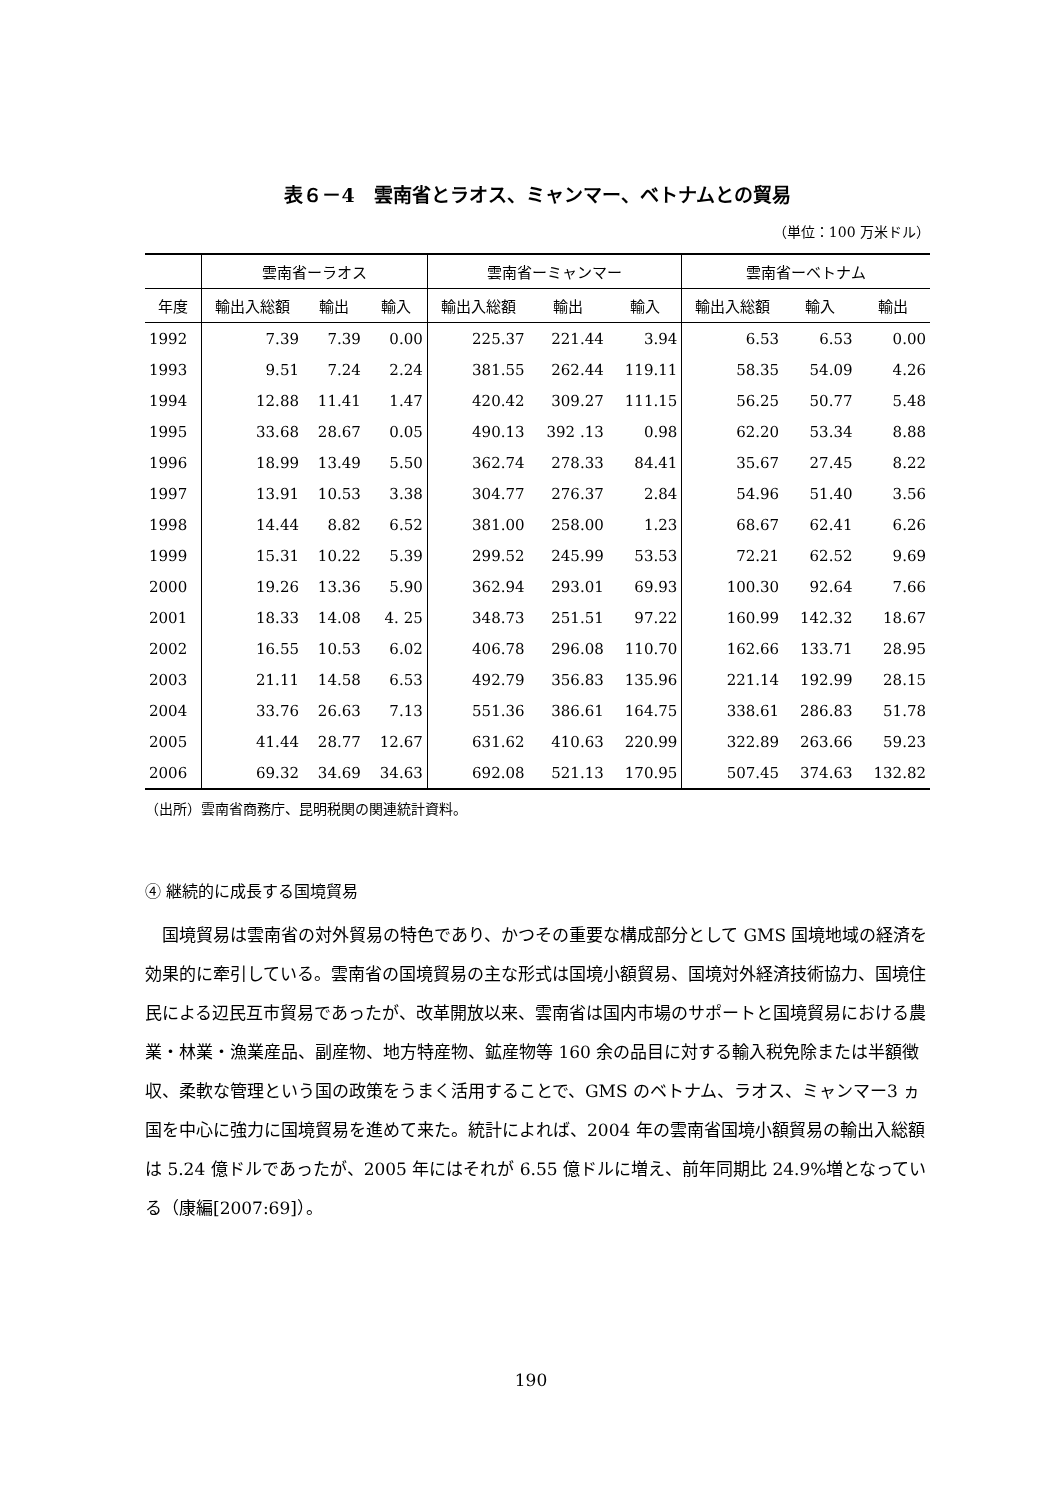表６－4　雲南省とラオス、ミャンマー、ベトナムとの貿易
（単位：100 万米ドル）
| | 雲南省ーラオス | | | 雲南省ーミャンマー | | | 雲南省ーベトナム | | |
| --- | --- | --- | --- | --- | --- | --- | --- | --- | --- |
| 年度 | 輸出入総額 | 輸出 | 輸入 | 輸出入総額 | 輸出 | 輸入 | 輸出入総額 | 輸入 | 輸出 |
| 1992 | 7.39 | 7.39 | 0.00 | 225.37 | 221.44 | 3.94 | 6.53 | 6.53 | 0.00 |
| 1993 | 9.51 | 7.24 | 2.24 | 381.55 | 262.44 | 119.11 | 58.35 | 54.09 | 4.26 |
| 1994 | 12.88 | 11.41 | 1.47 | 420.42 | 309.27 | 111.15 | 56.25 | 50.77 | 5.48 |
| 1995 | 33.68 | 28.67 | 0.05 | 490.13 | 392 .13 | 0.98 | 62.20 | 53.34 | 8.88 |
| 1996 | 18.99 | 13.49 | 5.50 | 362.74 | 278.33 | 84.41 | 35.67 | 27.45 | 8.22 |
| 1997 | 13.91 | 10.53 | 3.38 | 304.77 | 276.37 | 2.84 | 54.96 | 51.40 | 3.56 |
| 1998 | 14.44 | 8.82 | 6.52 | 381.00 | 258.00 | 1.23 | 68.67 | 62.41 | 6.26 |
| 1999 | 15.31 | 10.22 | 5.39 | 299.52 | 245.99 | 53.53 | 72.21 | 62.52 | 9.69 |
| 2000 | 19.26 | 13.36 | 5.90 | 362.94 | 293.01 | 69.93 | 100.30 | 92.64 | 7.66 |
| 2001 | 18.33 | 14.08 | 4. 25 | 348.73 | 251.51 | 97.22 | 160.99 | 142.32 | 18.67 |
| 2002 | 16.55 | 10.53 | 6.02 | 406.78 | 296.08 | 110.70 | 162.66 | 133.71 | 28.95 |
| 2003 | 21.11 | 14.58 | 6.53 | 492.79 | 356.83 | 135.96 | 221.14 | 192.99 | 28.15 |
| 2004 | 33.76 | 26.63 | 7.13 | 551.36 | 386.61 | 164.75 | 338.61 | 286.83 | 51.78 |
| 2005 | 41.44 | 28.77 | 12.67 | 631.62 | 410.63 | 220.99 | 322.89 | 263.66 | 59.23 |
| 2006 | 69.32 | 34.69 | 34.63 | 692.08 | 521.13 | 170.95 | 507.45 | 374.63 | 132.82 |
（出所）雲南省商務庁、昆明税関の関連統計資料。
④ 継続的に成長する国境貿易
国境貿易は雲南省の対外貿易の特色であり、かつその重要な構成部分として GMS 国境地域の経済を効果的に牽引している。雲南省の国境貿易の主な形式は国境小額貿易、国境対外経済技術協力、国境住民による辺民互市貿易であったが、改革開放以来、雲南省は国内市場のサポートと国境貿易における農業・林業・漁業産品、副産物、地方特産物、鉱産物等 160 余の品目に対する輸入税免除または半額徴収、柔軟な管理という国の政策をうまく活用することで、GMS のベトナム、ラオス、ミャンマー3 ヵ国を中心に強力に国境貿易を進めて来た。統計によれば、2004 年の雲南省国境小額貿易の輸出入総額は 5.24 億ドルであったが、2005 年にはそれが 6.55 億ドルに増え、前年同期比 24.9%増となっている（康編[2007:69]）。
190